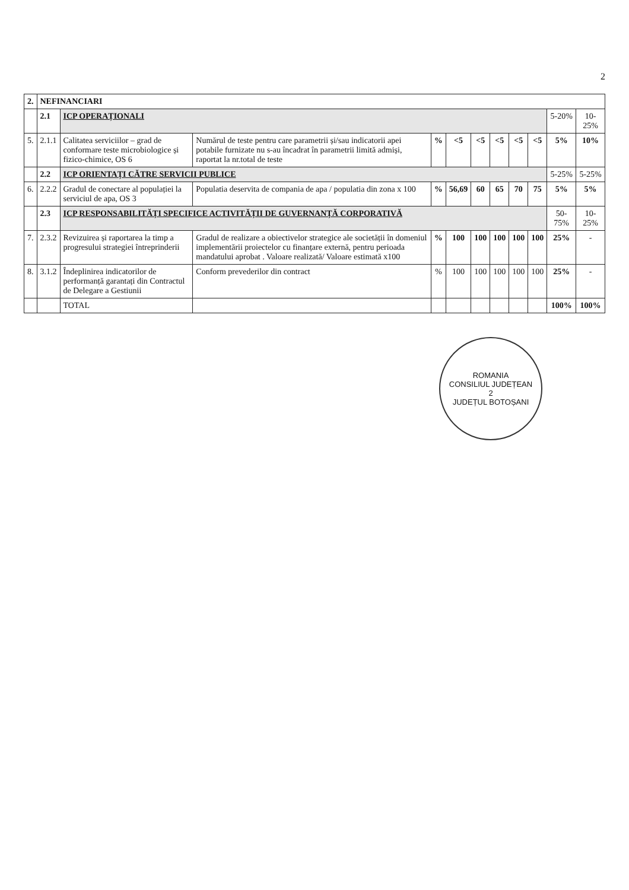2
| 2. | NEFINANCIARI | | | | | | | | | | |
| | 2.1 | ICP OPERAȚIONALI | | | | | | | | 5-20% | 10-25% |
| 5. | 2.1.1 | Calitatea serviciilor – grad de conformare teste microbiologice și fizico-chimice, OS 6 | Numărul de teste pentru care parametrii și/sau indicatorii apei potabile furnizate nu s-au încadrat în parametrii limită admiși, raportat la nr.total de teste | % | <5 | <5 | <5 | <5 | <5 | 5% | 10% |
| | 2.2 | ICP ORIENTAȚI CĂTRE SERVICII PUBLICE | | | | | | | | 5-25% | 5-25% |
| 6. | 2.2.2 | Gradul de conectare al populației la serviciul de apa, OS 3 | Populatia deservita de compania de apa / populatia din zona x 100 | % | 56,69 | 60 | 65 | 70 | 75 | 5% | 5% |
| | 2.3 | ICP RESPONSABILITĂȚI SPECIFICE ACTIVITĂȚII DE GUVERNANȚĂ CORPORATIVĂ | | | | | | | | 50-75% | 10-25% |
| 7. | 2.3.2 | Revizuirea și raportarea la timp a progresului strategiei întreprinderii | Gradul de realizare a obiectivelor strategice ale societății în domeniul implementării proiectelor cu finanțare externă, pentru perioada mandatului aprobat . Valoare realizată/ Valoare estimată x100 | % | 100 | 100 | 100 | 100 | 100 | 25% | - |
| 8. | 3.1.2 | Îndeplinirea indicatorilor de performanță garantați din Contractul de Delegare a Gestiunii | Conform prevederilor din contract | % | 100 | 100 | 100 | 100 | 100 | 25% | - |
| | | TOTAL | | | | | | | | 100% | 100% |
ROMANIA
CONSILIUL JUDEȚEAN
2
JUDEȚUL BOTOȘANI